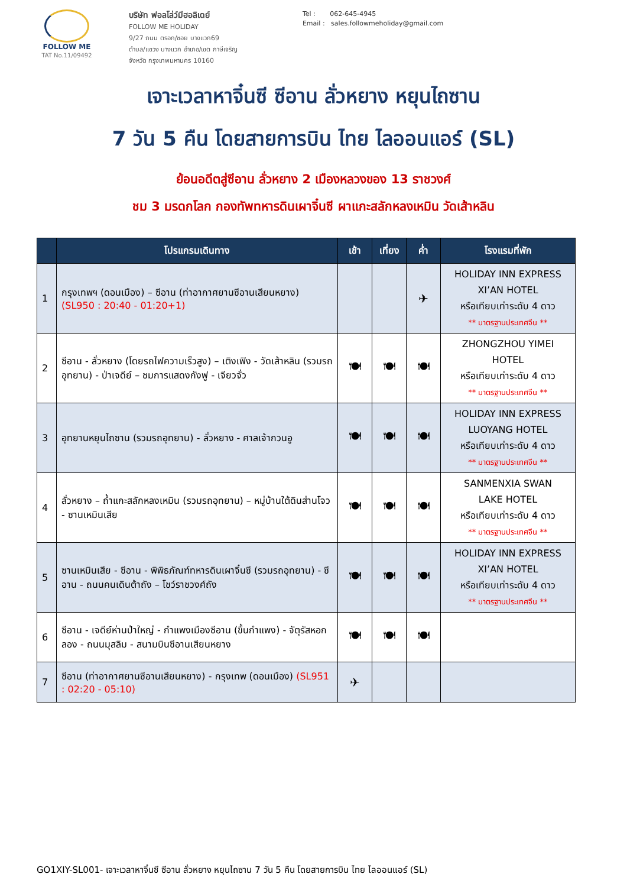FOLLOW ME
TAT No.11/09492
บริษัท ฟอลโล่ว์มีฮอลิเดย์
FOLLOW ME HOLIDAY
9/27 ถนน ตรอก/ซอย บางแวก69
ตำบล/แขวง บางแวก อำเภอ/เขต ภาษีเจริญ
จังหวัด กรุงเทพมหานคร 10160
Tel : 062-645-4945
Email : sales.followmeholiday@gmail.com
เจาะเวลาหาจิ๋นซี ซีอาน ลั่วหยาง หยุนไถซาน
7 วัน 5 คืน โดยสายการบิน ไทย ไลออนแอร์ (SL)
ย้อนอดีตสู่ซีอาน ลั่วหยาง 2 เมืองหลวงของ 13 ราชวงศ์
ชม 3 มรดกโลก กองทัพทหารดินเผาจิ๋นซี ผาแกะสลักหลงเหมิน วัดเส้าหลิน
| | โปรแกรมเดินทาง | เช้า | เที่ยง | ค่ำ | โรงแรมที่พัก |
| --- | --- | --- | --- | --- | --- |
| 1 | กรุงเทพฯ (ดอนเมือง) – ซีอาน (ท่าอากาศยานซีอานเสียนหยาง) (SL950 : 20:40 - 01:20+1) | | | ✈ | HOLIDAY INN EXPRESS XI’AN HOTEL หรือเทียบเท่าระดับ 4 ดาว ** มาตรฐานประเทศจีน ** |
| 2 | ซีอาน - ลั่วหยาง (โดยรถไฟความเร็วสูง) – เติงเฟิง - วัดเส้าหลิน (รวมรถอุทยาน) - ป่าเจดีย์ – ชมการแสดงกังฟู - เจียวจั่ว | 🍽 | 🍽 | 🍽 | ZHONGZHOU YIMEI HOTEL หรือเทียบเท่าระดับ 4 ดาว ** มาตรฐานประเทศจีน ** |
| 3 | อุทยานหยุนไถซาน (รวมรถอุทยาน) - ลั่วหยาง - ศาลเจ้ากวนอู | 🍽 | 🍽 | 🍽 | HOLIDAY INN EXPRESS LUOYANG HOTEL หรือเทียบเท่าระดับ 4 ดาว ** มาตรฐานประเทศจีน ** |
| 4 | ลั่วหยาง – ถ้ำแกะสลักหลงเหมิน (รวมรถอุทยาน) – หมู่บ้านใต้ดินส่านโจว - ซานเหมินเสีย | 🍽 | 🍽 | 🍽 | SANMENXIA SWAN LAKE HOTEL หรือเทียบเท่าระดับ 4 ดาว ** มาตรฐานประเทศจีน ** |
| 5 | ซานเหมินเสีย - ซีอาน - พิพิธภัณฑ์ทหารดินเผาจิ๋นซี (รวมรถอุทยาน) - ซีอาน - ถนนคนเดินต้าถัง – โชว์ราชวงศ์ถัง | 🍽 | 🍽 | 🍽 | HOLIDAY INN EXPRESS XI’AN HOTEL หรือเทียบเท่าระดับ 4 ดาว ** มาตรฐานประเทศจีน ** |
| 6 | ซีอาน - เจดีย์ห่านป่าใหญ่ - กำแพงเมืองซีอาน (ขึ้นกำแพง) - จัตุรัสหอกลอง - ถนนมุสลิม - สนามบินซีอานเสียนหยาง | 🍽 | 🍽 | 🍽 | |
| 7 | ซีอาน (ท่าอากาศยานซีอานเสียนหยาง) - กรุงเทพ (ดอนเมือง) (SL951 : 02:20 - 05:10) | ✈ | | | |
GO1XIY-SL001- เจาะเวลาหาจิ๋นซี ซีอาน ลั่วหยาง หยุนไถซาน 7 วัน 5 คืน โดยสายการบิน ไทย ไลออนแอร์ (SL)